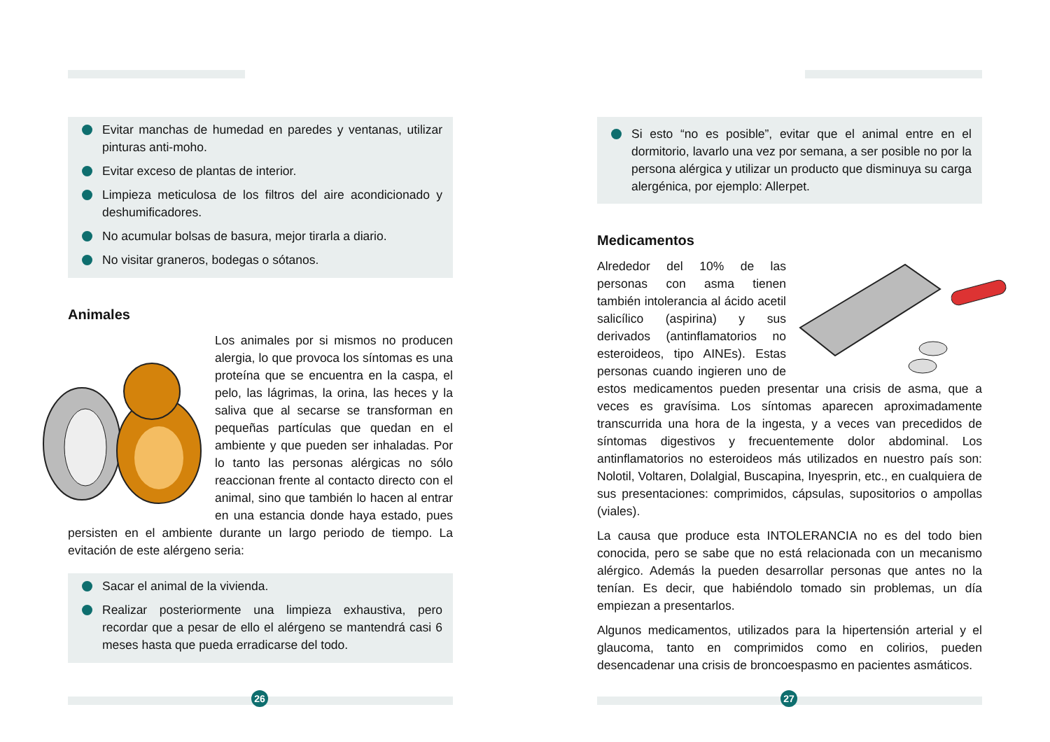Evitar manchas de humedad en paredes y ventanas, utilizar pinturas anti-moho.
Evitar exceso de plantas de interior.
Limpieza meticulosa de los filtros del aire acondicionado y deshumificadores.
No acumular bolsas de basura, mejor tirarla a diario.
No visitar graneros, bodegas o sótanos.
Animales
Los animales por si mismos no producen alergia, lo que provoca los síntomas es una proteína que se encuentra en la caspa, el pelo, las lágrimas, la orina, las heces y la saliva que al secarse se transforman en pequeñas partículas que quedan en el ambiente y que pueden ser inhaladas. Por lo tanto las personas alérgicas no sólo reaccionan frente al contacto directo con el animal, sino que también lo hacen al entrar en una estancia donde haya estado, pues persisten en el ambiente durante un largo periodo de tiempo. La evitación de este alérgeno seria:
Sacar el animal de la vivienda.
Realizar posteriormente una limpieza exhaustiva, pero recordar que a pesar de ello el alérgeno se mantendrá casi 6 meses hasta que pueda erradicarse del todo.
26
Si esto “no es posible”, evitar que el animal entre en el dormitorio, lavarlo una vez por semana, a ser posible no por la persona alérgica y utilizar un producto que disminuya su carga alergénica, por ejemplo: Allerpet.
Medicamentos
Alrededor del 10% de las personas con asma tienen también intolerancia al ácido acetil salicílico (aspirina) y sus derivados (antinflamatorios no esteroideos, tipo AINEs). Estas personas cuando ingieren uno de estos medicamentos pueden presentar una crisis de asma, que a veces es gravísima. Los síntomas aparecen aproximadamente transcurrida una hora de la ingesta, y a veces van precedidos de síntomas digestivos y frecuentemente dolor abdominal. Los antinflamatorios no esteroideos más utilizados en nuestro país son: Nolotil, Voltaren, Dolalgial, Buscapina, Inyesprin, etc., en cualquiera de sus presentaciones: comprimidos, cápsulas, supositorios o ampollas (viales).
La causa que produce esta INTOLERANCIA no es del todo bien conocida, pero se sabe que no está relacionada con un mecanismo alérgico. Además la pueden desarrollar personas que antes no la tenían. Es decir, que habiéndolo tomado sin problemas, un día empiezan a presentarlos.
Algunos medicamentos, utilizados para la hipertensión arterial y el glaucoma, tanto en comprimidos como en colirios, pueden desencadenar una crisis de broncoespasmo en pacientes asmáticos.
27